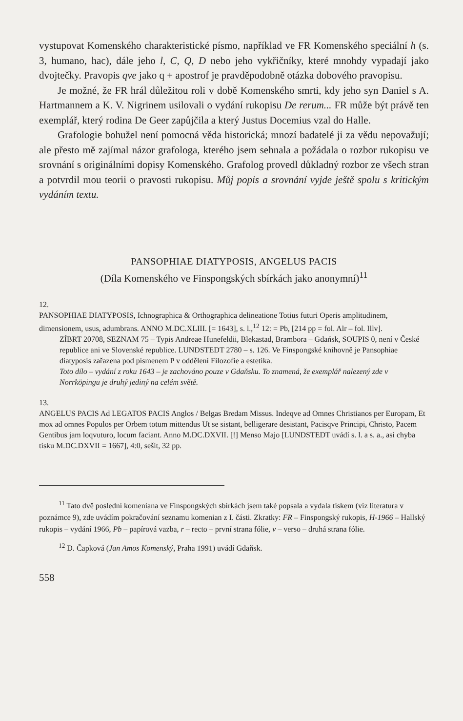vystupovat Komenského charakteristické písmo, například ve FR Komenského speciální h (s. 3, humano, hac), dále jeho l, C, Q, D nebo jeho vykřičníky, které mnohdy vypadají jako dvojtečky. Pravopis qve jako q + apostrof je pravděpodobně otázka dobového pravopisu.
Je možné, že FR hrál důležitou roli v době Komenského smrti, kdy jeho syn Daniel s A. Hartmannem a K. V. Nigrinem usilovali o vydání rukopisu De rerum... FR může být právě ten exemplář, který rodina De Geer zapůjčila a který Justus Docemius vzal do Halle.
Grafologie bohužel není pomocná věda historická; mnozí badatelé ji za vědu nepovažují; ale přesto mě zajímal názor grafologa, kterého jsem sehnala a požádala o rozbor rukopisu ve srovnání s originálními dopisy Komenského. Grafolog provedl důkladný rozbor ze všech stran a potvrdil mou teorii o pravosti rukopisu. Můj popis a srovnání vyjde ještě spolu s kritickým vydáním textu.
PANSOPHIAE DIATYPOSIS, ANGELUS PACIS
(Díla Komenského ve Finspongských sbírkách jako anonymní)<sup>11</sup>
12.
PANSOPHIAE DIATYPOSIS, Ichnographica & Orthographica delineatione Totius futuri Operis amplitudinem, dimensionem, usus, adumbrans. ANNO M.DC.XLIII. [= 1643], s. l.,<sup>12</sup> 12: = Pb, [214 pp = fol. Alr – fol. Illv].
ZÍBRT 20708, SEZNAM 75 – Typis Andreae Hunefeldii, Blekastad, Brambora – Gdańsk, SOUPIS 0, není v České republice ani ve Slovenské republice. LUNDSTEDT 2780 – s. 126. Ve Finspongské knihovně je Pansophiae diatyposis zařazena pod písmenem P v oddělení Filozofie a estetika.
Toto dílo – vydání z roku 1643 – je zachováno pouze v Gdaňsku. To znamená, že exemplář nalezený zde v Norrköpingu je druhý jediný na celém světě.
13.
ANGELUS PACIS Ad LEGATOS PACIS Anglos / Belgas Bredam Missus. Indeqve ad Omnes Christianos per Europam, Et mox ad omnes Populos per Orbem totum mittendus Ut se sistant, belligerare desistant, Pacisqve Principi, Christo, Pacem Gentibus jam loqvuturo, locum faciant. Anno M.DC.DXVII. [!] Menso Majo [LUNDSTEDT uvádí s. l. a s. a., asi chyba tisku M.DC.DXVII = 1667], 4:0, sešit, 32 pp.
<sup>11</sup> Tato dvě poslední komeniana ve Finspongských sbírkách jsem také popsala a vydala tiskem (viz literatura v poznámce 9), zde uvádím pokračování seznamu komenian z I. části. Zkratky: FR – Finspongský rukopis, H-1966 – Hallský rukopis – vydání 1966, Pb – papírová vazba, r – recto – první strana fólie, v – verso – druhá strana fólie.
<sup>12</sup> D. Čapková (Jan Amos Komenský, Praha 1991) uvádí Gdaňsk.
558